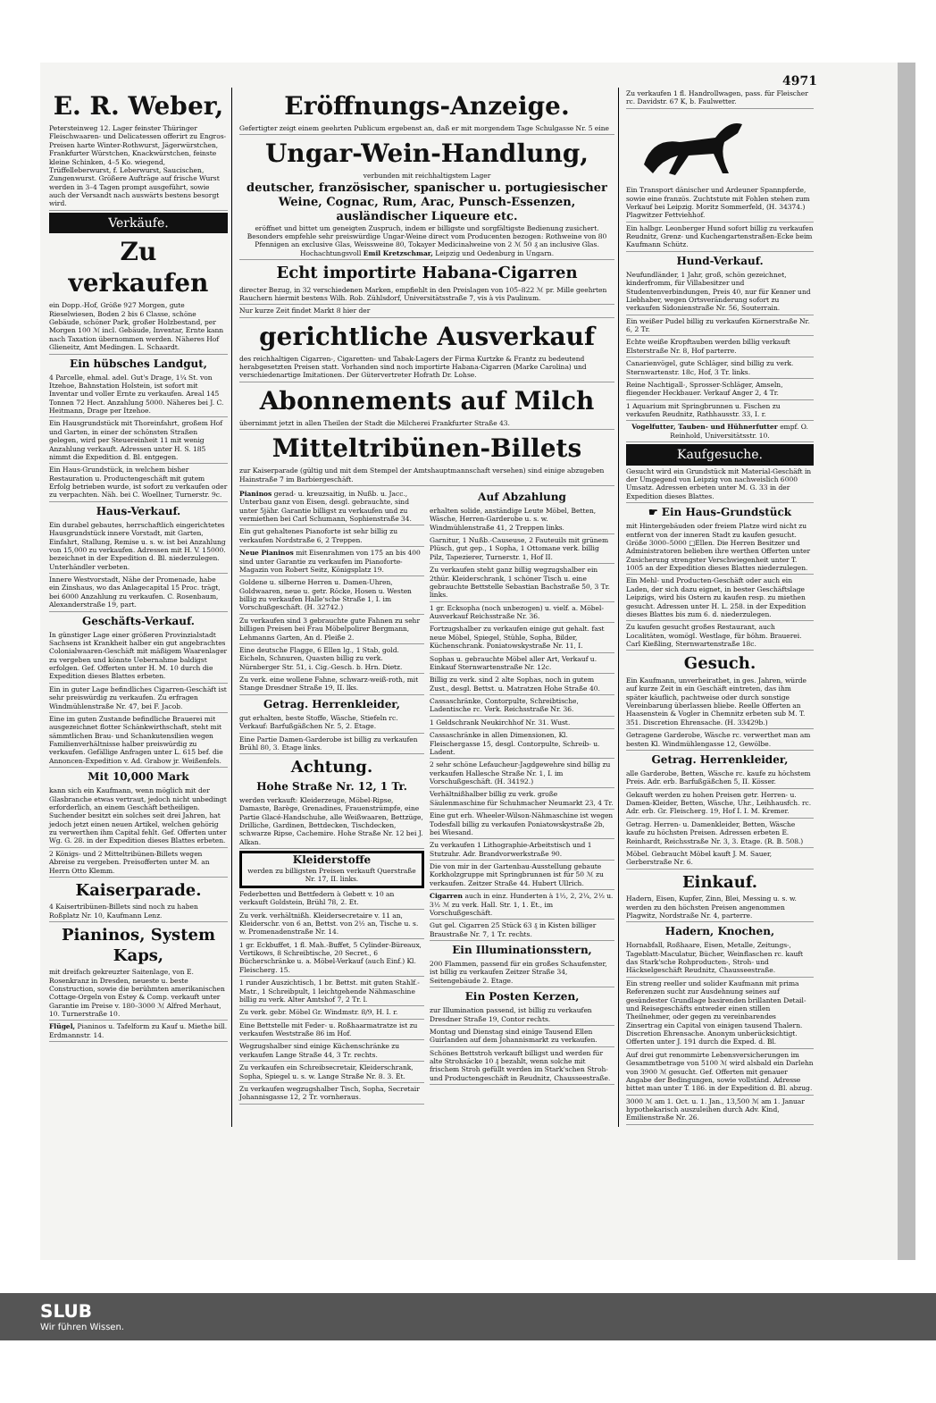4971
E. R. Weber,
Petersteinweg 12. Lager feinster Thüringer Fleischwaaren- und Delicatessen offerirt zu Engros-Preisen harte Winter-Rothwurst, Jägerwürstchen, Frankfurter Würstchen, Knackwürstchen, feinste kleine Schinken, 4–5 Ko. wiegend, Trüffelleberwurst, f. Leberwurst, Saucischen, Zungenwurst. Größere Aufträge auf frische Wurst werden in 3–4 Tagen prompt ausgeführt, sowie auch der Versandt nach auswärts bestens besorgt wird.
Verkäufe.
Zu verkaufen
ein Dopp.-Hof, Größe 927 Morgen, gute Rieselwiesen, Boden 2 bis 6 Classe, schöne Gebäude, schöner Park, großer Holzbestand, per Morgen 100 ℳ incl. Gebäude, Inventar, Ernte kann nach Taxation übernommen werden. Näheres Hof Glieneitz, Amt Medingen. L. Schaardt.
Ein hübsches Landgut,
4 Parcelle, ehmal. adel. Gut's Drage, 1¼ St. von Itzehoe, Bahnstation Holstein, ist sofort mit Inventar und voller Ernte zu verkaufen. Areal 145 Tonnen 72 Hect. Anzahlung 5000. Näheres bei J. C. Heitmann, Drage per Itzehoe.
Ein Hausgrundstück mit Thoreinfahrt, großem Hof und Garten, in einer der schönsten Straßen gelegen, wird per Steuereinheit 11 mit wenig Anzahlung verkauft. Adressen unter H. S. 185 nimmt die Expedition d. Bl. entgegen.
Ein Haus-Grundstück, in welchem bisher Restauration u. Productengeschäft mit gutem Erfolg betrieben wurde, ist sofort zu verkaufen oder zu verpachten. Näh. bei C. Woellner, Turnerstr. 9c.
Haus-Verkauf.
Ein durabel gebautes, herrschaftlich eingerichtetes Hausgrundstück innere Vorstadt, mit Garten, Einfahrt, Stallung, Remise u. s. w. ist bei Anzahlung von 15,000 zu verkaufen. Adressen mit H. V. 15000. bezeichnet in der Expedition d. Bl. niederzulegen. Unterhändler verbeten.
Innere Westvorstadt, Nähe der Promenade, habe ein Zinshaus, wo das Anlagecapital 15 Proc. trägt, bei 6000 Anzahlung zu verkaufen. C. Rosenbaum, Alexanderstraße 19, part.
Geschäfts-Verkauf.
In günstiger Lage einer größeren Provinzialstadt Sachsens ist Krankheit halber ein gut angebrachtes Colonialwaaren-Geschäft mit mäßigem Waarenlager zu vergeben und könnte Uebernahme baldigst erfolgen. Gef. Offerten unter H. M. 10 durch die Expedition dieses Blattes erbeten.
Ein in guter Lage befindliches Cigarren-Geschäft ist sehr preiswürdig zu verkaufen. Zu erfragen Windmühlenstraße Nr. 47, bei F. Jacob.
Eine im guten Zustande befindliche Brauerei mit ausgezeichnet flotter Schänkwirthschaft, steht mit sämmtlichen Brau- und Schankutensilien wegen Familienverhältnisse halber preiswürdig zu verkaufen. Gefällige Anfragen unter L. 615 bef. die Annoncen-Expedition v. Ad. Grabow jr. Weißenfels.
Mit 10,000 Mark
kann sich ein Kaufmann, wenn möglich mit der Glasbranche etwas vertraut, jedoch nicht unbedingt erforderlich, an einem Geschäft betheiligen. Suchender besitzt ein solches seit drei Jahren, hat jedoch jetzt einen neuen Artikel, welchen gehörig zu verwerthen ihm Capital fehlt. Gef. Offerten unter Wg. G. 28. in der Expedition dieses Blattes erbeten.
2 Königs- und 2 Mitteltribünen-Billets wegen Abreise zu vergeben. Preisofferten unter M. an Herrn Otto Klemm.
Kaiserparade.
4 Kaisertribünen-Billets sind noch zu haben Roßplatz Nr. 10, Kaufmann Lenz.
Pianinos, System Kaps,
mit dreifach gekreuzter Saitenlage, von E. Rosenkranz in Dresden, neueste u. beste Construction, sowie die berühmten amerikanischen Cottage-Orgeln von Estey & Comp. verkauft unter Garantie im Preise v. 180–3000 ℳ Alfred Merhaut, 10. Turnerstraße 10.
Flügel, Pianinos u. Tafelform zu Kauf u. Miethe bill. Erdmannstr. 14.
Eröffnungs-Anzeige.
Gefertigter zeigt einem geehrten Publicum ergebenst an, daß er mit morgendem Tage Schulgasse Nr. 5 eine
Ungar-Wein-Handlung,
verbunden mit reichhaltigstem Lager
deutscher, französischer, spanischer u. portugiesischer Weine, Cognac, Rum, Arac, Punsch-Essenzen, ausländischer Liqueure etc.
eröffnet und bittet um geneigten Zuspruch, indem er billigste und sorgfältigste Bedienung zusichert. Besonders empfehle sehr preiswürdige Ungar-Weine direct vom Producenten bezogen: Rothweine von 80 Pfennigen an exclusive Glas, Weissweine 80, Tokayer Medicinalweine von 2 ℳ 50 ₰ an inclusive Glas. Hochachtungsvoll Emil Kretzschmar, Leipzig und Oedenburg in Ungarn.
Echt importirte Habana-Cigarren
directer Bezug, in 32 verschiedenen Marken, empfiehlt in den Preislagen von 105–822 ℳ pr. Mille geehrten Rauchern hiermit bestens Wilh. Rob. Zühlsdorf, Universitätsstraße 7, vis à vis Paulinum.
Nur kurze Zeit findet Markt 8 hier der
gerichtliche Ausverkauf
des reichhaltigen Cigarren-, Cigaretten- und Tabak-Lagers der Firma Kurtzke & Frantz zu bedeutend herabgesetzten Preisen statt. Vorhanden sind noch importirte Habana-Cigarren (Marke Carolina) und verschiedenartige Imitationen. Der Gütervertreter Hofrath Dr. Lohse.
Abonnements auf Milch
übernimmt jetzt in allen Theilen der Stadt die Milcherei Frankfurter Straße 43.
Mitteltribünen-Billets
zur Kaiserparade (gültig und mit dem Stempel der Amtshauptmannschaft versehen) sind einige abzugeben Hainstraße 7 im Barbiergeschäft.
Pianinos gerad- u. kreuzsaitig, in Nußb. u. Jacc., Unterbau ganz von Eisen, desgl. gebrauchte, sind unter 5jähr. Garantie billigst zu verkaufen und zu vermiethen bei Carl Schumann, Sophienstraße 34.
Ein gut gehaltenes Pianoforte ist sehr billig zu verkaufen Nordstraße 6, 2 Treppen.
Neue Pianinos mit Eisenrahmen von 175 an bis 400 sind unter Garantie zu verkaufen im Pianoforte-Magazin von Robert Seitz, Königsplatz 19.
Goldene u. silberne Herren u. Damen-Uhren, Goldwaaren, neue u. getr. Röcke, Hosen u. Westen billig zu verkaufen Halle'sche Straße 1, I. im Vorschußgeschäft. (H. 32742.)
Zu verkaufen sind 3 gebrauchte gute Fahnen zu sehr billigen Preisen bei Frau Möbelpolirer Bergmann, Lehmanns Garten, An d. Pleiße 2.
Eine deutsche Flagge, 6 Ellen lg., 1 Stab, gold. Eicheln, Schnuren, Quasten billig zu verk. Nürnberger Str. 51, i. Cig.-Gesch. b. Hrn. Dietz.
Zu verk. eine wollene Fahne, schwarz-weiß-roth, mit Stange Dresdner Straße 19, II. lks.
Getrag. Herrenkleider,
gut erhalten, beste Stoffe, Wäsche, Stiefeln rc. Verkauf: Barfußgäßchen Nr. 5, 2. Etage.
Eine Partie Damen-Garderobe ist billig zu verkaufen Brühl 80, 3. Etage links.
Achtung.
Hohe Straße Nr. 12, 1 Tr.
werden verkauft: Kleiderzeuge, Möbel-Ripse, Damaste, Barège, Grenadines, Frauenstrümpfe, eine Partie Glacé-Handschuhe, alle Weißwaaren, Bettzüge, Drilliche, Gardinen, Bettdecken, Tischdecken, schwarze Ripse, Cachemire. Hohe Straße Nr. 12 bei J. Alkan.
Kleiderstoffe
werden zu billigsten Preisen verkauft Querstraße Nr. 17, II. links.
Federbetten und Bettfedern à Gebett v. 10 an verkauft Goldstein, Brühl 78, 2. Et.
Zu verk. verhältnißh. Kleidersecretaire v. 11 an, Kleiderschr. von 6 an, Bettst. von 2½ an, Tische u. s. w. Promenadenstraße Nr. 14.
1 gr. Eckbuffet, 1 fl. Mah.-Buffet, 5 Cylinder-Büreaux, Vertikows, 8 Schreibtische, 20 Secret., 6 Bücherschränke u. a. Möbel-Verkauf (auch Einf.) Kl. Fleischerg. 15.
1 runder Auszichtisch, 1 br. Bettst. mit guten Stahlf.-Matr., 1 Schreibpult, 1 leichtgehende Nähmaschine billig zu verk. Alter Amtshof 7, 2 Tr. l.
Zu verk. gebr. Möbel Gr. Windmstr. 8/9, H. I. r.
Eine Bettstelle mit Feder- u. Roßhaarmatratze ist zu verkaufen Weststraße 86 im Hof.
Wegzugshalber sind einige Küchenschränke zu verkaufen Lange Straße 44, 3 Tr. rechts.
Zu verkaufen ein Schreibsecretair, Kleiderschrank, Sopha, Spiegel u. s. w. Lange Straße Nr. 8. 3. Et.
Zu verkaufen wegzugshalber Tisch, Sopha, Secretair Johannisgasse 12, 2 Tr. vornheraus.
Auf Abzahlung
erhalten solide, anständige Leute Möbel, Betten, Wäsche, Herren-Garderobe u. s. w. Windmühlenstraße 41, 2 Treppen links.
Garnitur, 1 Nußb.-Causeuse, 2 Fauteuils mit grünem Plüsch, gut gep., 1 Sopha, 1 Ottomane verk. billig Pilz, Tapezierer, Turnerstr. 1, Hof II.
Zu verkaufen steht ganz billig wegzugshalber ein 2thür. Kleiderschrank, 1 schöner Tisch u. eine gebrauchte Bettstelle Sebastian Bachstraße 50, 3 Tr. links.
1 gr. Ecksopha (noch unbezogen) u. vielf. a. Möbel-Ausverkauf Reichsstraße Nr. 36.
Fortzugshalber zu verkaufen einige gut gehalt. fast neue Möbel, Spiegel, Stühle, Sopha, Bilder, Küchenschrank. Poniatowskystraße Nr. 11, I.
Sophas u. gebrauchte Möbel aller Art, Verkauf u. Einkauf Sternwartenstraße Nr. 12c.
Billig zu verk. sind 2 alte Sophas, noch in gutem Zust., desgl. Bettst. u. Matratzen Hohe Straße 40.
Cassaschränke, Contorpulte, Schreibtische, Ladentische rc. Verk. Reichsstraße Nr. 36.
1 Geldschrank Neukirchhof Nr. 31. Wust.
Cassaschränke in allen Dimensionen, Kl. Fleischergasse 15, desgl. Contorpulte, Schreib- u. Ladent.
2 sehr schöne Lefaucheur-Jagdgewehre sind billig zu verkaufen Hallesche Straße Nr. 1, I. im Vorschußgeschäft. (H. 34192.)
Verhältnißhalber billig zu verk. große Säulenmaschine für Schuhmacher Neumarkt 23, 4 Tr.
Eine gut erh. Wheeler-Wilson-Nähmaschine ist wegen Todesfall billig zu verkaufen Poniatowskystraße 2b, bei Wiesand.
Zu verkaufen 1 Lithographie-Arbeitstisch und 1 Stutzuhr. Adr. Brandvorwerkstraße 90.
Die von mir in der Gartenbau-Ausstellung gebaute Korkholzgruppe mit Springbrunnen ist für 50 ℳ zu verkaufen. Zeitzer Straße 44. Hubert Ullrich.
Cigarren auch in einz. Hunderten à 1½, 2, 2¼, 2½ u. 3½ ℳ zu verk. Hall. Str. 1, 1. Et., im Vorschußgeschäft.
Gut gel. Cigarren 25 Stück 63 ₰ in Kisten billiger Braustraße Nr. 7, 1 Tr. rechts.
Ein Illuminationsstern,
200 Flammen, passend für ein großes Schaufenster, ist billig zu verkaufen Zeitzer Straße 34, Seitengebäude 2. Etage.
Ein Posten Kerzen,
zur Illumination passend, ist billig zu verkaufen Dresdner Straße 19, Contor rechts.
Montag und Dienstag sind einige Tausend Ellen Guirlanden auf dem Johannismarkt zu verkaufen.
Schönes Bettstroh verkauft billigst und werden für alte Strohsäcke 10 ₰ bezahlt, wenn solche mit frischem Stroh gefüllt werden im Stark'schen Stroh- und Productengeschäft in Reudnitz, Chausseestraße.
Zu verkaufen 1 fl. Handrollwagen, pass. für Fleischer rc. Davidstr. 67 K, b. Faulwetter.
Ein Transport dänischer und Ardeuner Spannpferde, sowie eine französ. Zuchtstute mit Fohlen stehen zum Verkauf bei Leipzig. Moritz Sommerfeld, (H. 34374.) Plagwitzer Fettviehhof.
Ein halbgr. Leonberger Hund sofort billig zu verkaufen Reudnitz, Grenz- und Kuchengartenstraßen-Ecke beim Kaufmann Schütz.
Hund-Verkauf.
Neufundländer, 1 Jahr, groß, schön gezeichnet, kinderfromm, für Villabesitzer und Studentenverbindungen, Preis 40, nur für Kenner und Liebhaber, wegen Ortsveränderung sofort zu verkaufen Sidonienstraße Nr. 56, Souterrain.
Ein weißer Pudel billig zu verkaufen Körnerstraße Nr. 6, 2 Tr.
Echte weiße Kropftauben werden billig verkauft Elsterstraße Nr. 8, Hof parterre.
Canarienvögel, gute Schläger, sind billig zu verk. Sternwartenstr. 18c, Hof, 3 Tr. links.
Reine Nachtigall-, Sprosser-Schläger, Amseln, fliegender Heckbauer. Verkauf Anger 2, 4 Tr.
1 Aquarium mit Springbrunnen u. Fischen zu verkaufen Reudnitz, Rathhausstr. 33, I. r.
Vogelfutter, Tauben- und Hühnerfutter empf. O. Reinhold, Universitätsstr. 10.
Kaufgesuche.
Gesucht wird ein Grundstück mit Material-Geschäft in der Umgegend von Leipzig von nachweislich 6000 Umsatz. Adressen erbeten unter M. G. 33 in der Expedition dieses Blattes.
☛ Ein Haus-Grundstück
mit Hintergebäuden oder freiem Platze wird nicht zu entfernt von der inneren Stadt zu kaufen gesucht. Größe 3000–5000 □Ellen. Die Herren Besitzer und Administratoren belieben ihre werthen Offerten unter Zusicherung strengster Verschwiegenheit unter T. 1005 an der Expedition dieses Blattes niederzulegen.
Ein Mehl- und Producten-Geschäft oder auch ein Laden, der sich dazu eignet, in bester Geschäftslage Leipzigs, wird bis Ostern zu kaufen resp. zu miethen gesucht. Adressen unter H. L. 258. in der Expedition dieses Blattes bis zum 6. d. niederzulegen.
Zu kaufen gesucht großes Restaurant, auch Localitäten, womögl. Westlage, für böhm. Brauerei. Carl Kießling, Sternwartenstraße 18c.
Gesuch.
Ein Kaufmann, unverheirathet, in ges. Jahren, würde auf kurze Zeit in ein Geschäft eintreten, das ihm später käuflich, pachtweise oder durch sonstige Vereinbarung überlassen bliebe. Reelle Offerten an Haasenstein & Vogler in Chemnitz erbeten sub M. T. 351. Discretion Ehrensache. (H. 33429b.)
Getragene Garderobe, Wäsche rc. verwerthet man am besten Kl. Windmühlengasse 12, Gewölbe.
Getrag. Herrenkleider,
alle Garderobe, Betten, Wäsche rc. kaufe zu höchstem Preis. Adr. erb. Barfußgäßchen 5, II. Kösser.
Gekauft werden zu hohen Preisen getr. Herren- u. Damen-Kleider, Betten, Wäsche, Uhr., Leihhausfch. rc. Adr. erb. Gr. Fleischerg. 19, Hof I. I. M. Kremer.
Getrag. Herren- u. Damenkleider, Betten, Wäsche kaufe zu höchsten Preisen. Adressen erbeten E. Reinhardt, Reichsstraße Nr. 3, 3. Etage. (R. B. 508.)
Möbel. Gebraucht Möbel kauft J. M. Sauer, Gerberstraße Nr. 6.
Einkauf.
Hadern, Eisen, Kupfer, Zinn, Blei, Messing u. s. w. werden zu den höchsten Preisen angenommen Plagwitz, Nordstraße Nr. 4, parterre.
Hadern, Knochen,
Hornabfall, Roßhaare, Eisen, Metalle, Zeitungs-, Tageblatt-Maculatur, Bücher, Weinflaschen rc. kauft das Stark'sche Rohproducten-, Stroh- und Häckselgeschäft Reudnitz, Chausseestraße.
Ein streng reeller und solider Kaufmann mit prima Referenzen sucht zur Ausdehnung seines auf gesündester Grundlage basirenden brillanten Detail- und Reisegeschäfts entweder einen stillen Theilnehmer, oder gegen zu vereinbarendes Zinsertrag ein Capital von einigen tausend Thalern. Discretion Ehrensache. Anonym unberücksichtigt. Offerten unter J. 191 durch die Exped. d. Bl.
Auf drei gut renommirte Lebensversicherungen im Gesammtbetrage von 5100 ℳ wird alsbald ein Darlehn von 3900 ℳ gesucht. Gef. Offerten mit genauer Angabe der Bedingungen, sowie vollständ. Adresse bittet man unter T. 186. in der Expedition d. Bl. abzug.
3000 ℳ am 1. Oct. u. 1. Jan., 13,500 ℳ am 1. Januar hypothekarisch auszuleihen durch Adv. Kind, Emilienstraße Nr. 26.
SLUB
Wir führen Wissen.